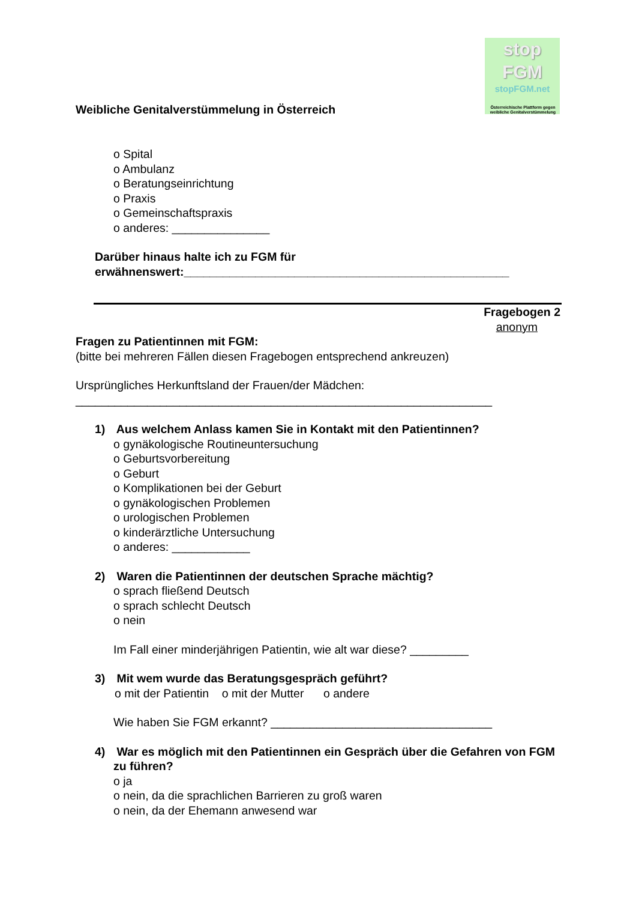stop
FGM
stopFGM.net
Österreichische Plattform gegen weibliche Genitalverstümmelung
Weibliche Genitalverstümmelung in Österreich
o Spital
o Ambulanz
o Beratungseinrichtung
o Praxis
o Gemeinschaftspraxis
o anderes: _______________
Darüber hinaus halte ich zu FGM für
erwähnenswert:__________________________________________________
Fragebogen 2
anonym
Fragen zu Patientinnen mit FGM:
(bitte bei mehreren Fällen diesen Fragebogen entsprechend ankreuzen)
Ursprüngliches Herkunftsland der Frauen/der Mädchen:
________________________________________________________________
1) Aus welchem Anlass kamen Sie in Kontakt mit den Patientinnen?
o gynäkologische Routineuntersuchung
o Geburtsvorbereitung
o Geburt
o Komplikationen bei der Geburt
o gynäkologischen Problemen
o urologischen Problemen
o kinderärztliche Untersuchung
o anderes: ____________
2) Waren die Patientinnen der deutschen Sprache mächtig?
o sprach fließend Deutsch
o sprach schlecht Deutsch
o nein
Im Fall einer minderjährigen Patientin, wie alt war diese? _________
3) Mit wem wurde das Beratungsgespräch geführt?
o mit der Patientin o mit der Mutter o andere
Wie haben Sie FGM erkannt? __________________________________
4) War es möglich mit den Patientinnen ein Gespräch über die Gefahren von FGM zu führen?
o ja
o nein, da die sprachlichen Barrieren zu groß waren
o nein, da der Ehemann anwesend war